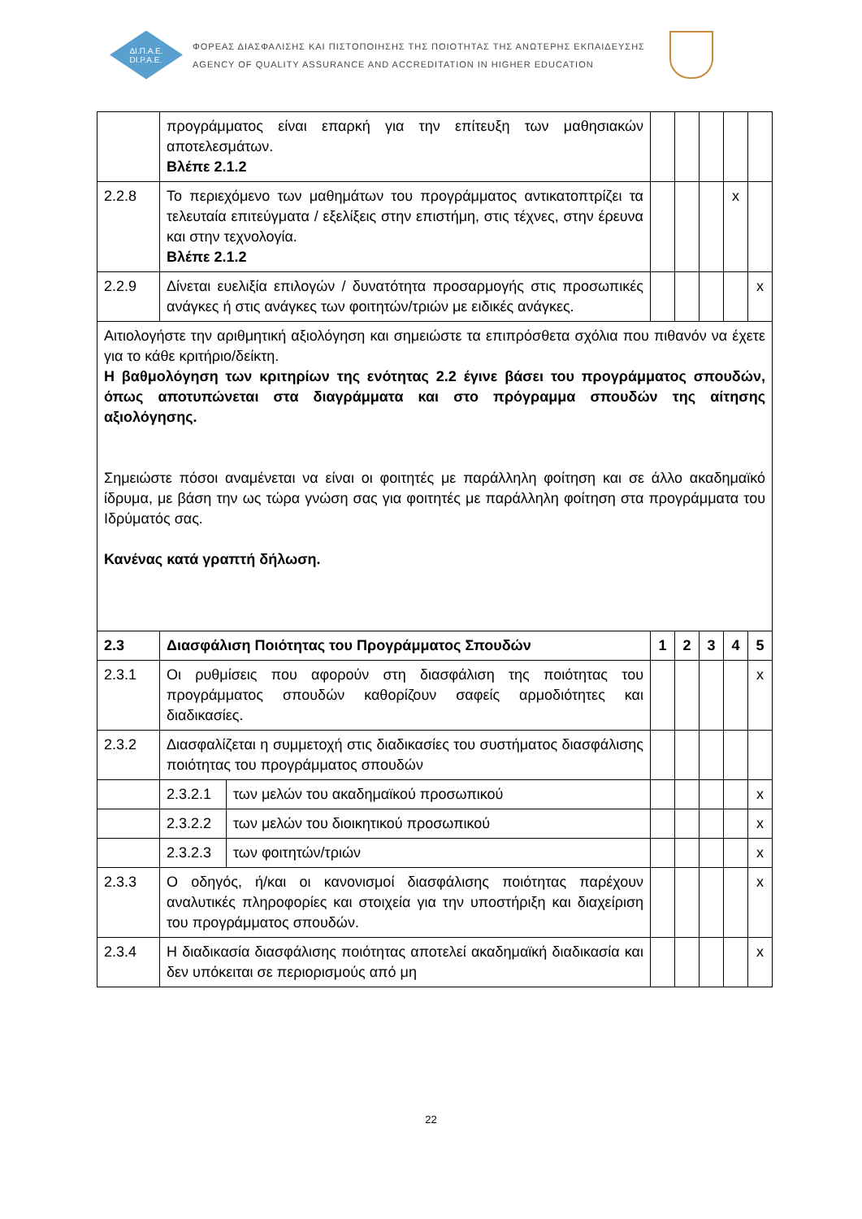ΔΙ.Π.Α.Ε.
DI.P.A.E.
ΦΟΡΕΑΣ ΔΙΑΣΦΑΛΙΣΗΣ ΚΑΙ ΠΙΣΤΟΠΟΙΗΣΗΣ ΤΗΣ ΠΟΙΟΤΗΤΑΣ ΤΗΣ ΑΝΩΤΕΡΗΣ ΕΚΠΑΙΔΕΥΣΗΣ
AGENCY OF QUALITY ASSURANCE AND ACCREDITATION IN HIGHER EDUCATION
| | προγράμματος είναι επαρκή για την επίτευξη των μαθησιακών αποτελεσμάτων. Βλέπε 2.1.2 | | | | | | |
| 2.2.8 | Το περιεχόμενο των μαθημάτων του προγράμματος αντικατοπτρίζει τα τελευταία επιτεύγματα / εξελίξεις στην επιστήμη, στις τέχνες, στην έρευνα και στην τεχνολογία. Βλέπε 2.1.2 | | | | | x | |
| 2.2.9 | Δίνεται ευελιξία επιλογών / δυνατότητα προσαρμογής στις προσωπικές ανάγκες ή στις ανάγκες των φοιτητών/τριών με ειδικές ανάγκες. | | | | | | x |
| Αιτιολογήστε την αριθμητική αξιολόγηση και σημειώστε τα επιπρόσθετα σχόλια που πιθανόν να έχετε για το κάθε κριτήριο/δείκτη. Η βαθμολόγηση των κριτηρίων της ενότητας 2.2 έγινε βάσει του προγράμματος σπουδών, όπως αποτυπώνεται στα διαγράμματα και στο πρόγραμμα σπουδών της αίτησης αξιολόγησης. Σημειώστε πόσοι αναμένεται να είναι οι φοιτητές με παράλληλη φοίτηση και σε άλλο ακαδημαϊκό ίδρυμα, με βάση την ως τώρα γνώση σας για φοιτητές με παράλληλη φοίτηση στα προγράμματα του Ιδρύματός σας. Κανένας κατά γραπτή δήλωση. | | | | | | | |
| 2.3 | Διασφάλιση Ποιότητας του Προγράμματος Σπουδών | | 1 | 2 | 3 | 4 | 5 |
| 2.3.1 | Οι ρυθμίσεις που αφορούν στη διασφάλιση της ποιότητας του προγράμματος σπουδών καθορίζουν σαφείς αρμοδιότητες και διαδικασίες. | | | | | | x |
| 2.3.2 | Διασφαλίζεται η συμμετοχή στις διαδικασίες του συστήματος διασφάλισης ποιότητας του προγράμματος σπουδών | | | | | | |
| | 2.3.2.1 | των μελών του ακαδημαϊκού προσωπικού | | | | | x |
| | 2.3.2.2 | των μελών του διοικητικού προσωπικού | | | | | x |
| | 2.3.2.3 | των φοιτητών/τριών | | | | | x |
| 2.3.3 | Ο οδηγός, ή/και οι κανονισμοί διασφάλισης ποιότητας παρέχουν αναλυτικές πληροφορίες και στοιχεία για την υποστήριξη και διαχείριση του προγράμματος σπουδών. | | | | | | x |
| 2.3.4 | Η διαδικασία διασφάλισης ποιότητας αποτελεί ακαδημαϊκή διαδικασία και δεν υπόκειται σε περιορισμούς από μη | | | | | | x |
22